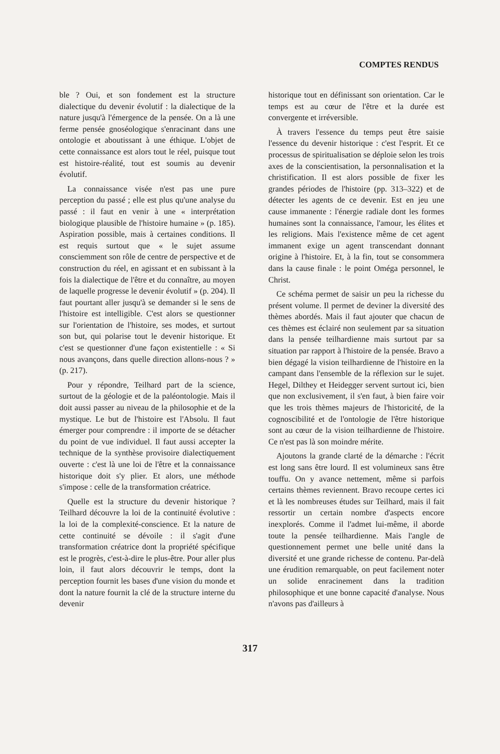COMPTES RENDUS
ble ? Oui, et son fondement est la structure dialectique du devenir évolutif : la dialectique de la nature jusqu'à l'émergence de la pensée. On a là une ferme pensée gnoséologique s'enracinant dans une ontologie et aboutissant à une éthique. L'objet de cette connaissance est alors tout le réel, puisque tout est histoire-réalité, tout est soumis au devenir évolutif.
La connaissance visée n'est pas une pure perception du passé ; elle est plus qu'une analyse du passé : il faut en venir à une « interprétation biologique plausible de l'histoire humaine » (p. 185). Aspiration possible, mais à certaines conditions. Il est requis surtout que « le sujet assume consciemment son rôle de centre de perspective et de construction du réel, en agissant et en subissant à la fois la dialectique de l'être et du connaître, au moyen de laquelle progresse le devenir évolutif » (p. 204). Il faut pourtant aller jusqu'à se demander si le sens de l'histoire est intelligible. C'est alors se questionner sur l'orientation de l'histoire, ses modes, et surtout son but, qui polarise tout le devenir historique. Et c'est se questionner d'une façon existentielle : « Si nous avançons, dans quelle direction allons-nous ? » (p. 217).
Pour y répondre, Teilhard part de la science, surtout de la géologie et de la paléontologie. Mais il doit aussi passer au niveau de la philosophie et de la mystique. Le but de l'histoire est l'Absolu. Il faut émerger pour comprendre : il importe de se détacher du point de vue individuel. Il faut aussi accepter la technique de la synthèse provisoire dialectiquement ouverte : c'est là une loi de l'être et la connaissance historique doit s'y plier. Et alors, une méthode s'impose : celle de la transformation créatrice.
Quelle est la structure du devenir historique ? Teilhard découvre la loi de la continuité évolutive : la loi de la complexité-conscience. Et la nature de cette continuité se dévoile : il s'agit d'une transformation créatrice dont la propriété spécifique est le progrès, c'est-à-dire le plus-être. Pour aller plus loin, il faut alors découvrir le temps, dont la perception fournit les bases d'une vision du monde et dont la nature fournit la clé de la structure interne du devenir
historique tout en définissant son orientation. Car le temps est au cœur de l'être et la durée est convergente et irréversible.
À travers l'essence du temps peut être saisie l'essence du devenir historique : c'est l'esprit. Et ce processus de spiritualisation se déploie selon les trois axes de la conscientisation, la personnalisation et la christification. Il est alors possible de fixer les grandes périodes de l'histoire (pp. 313–322) et de détecter les agents de ce devenir. Est en jeu une cause immanente : l'énergie radiale dont les formes humaines sont la connaissance, l'amour, les élites et les religions. Mais l'existence même de cet agent immanent exige un agent transcendant donnant origine à l'histoire. Et, à la fin, tout se consommera dans la cause finale : le point Oméga personnel, le Christ.
Ce schéma permet de saisir un peu la richesse du présent volume. Il permet de deviner la diversité des thèmes abordés. Mais il faut ajouter que chacun de ces thèmes est éclairé non seulement par sa situation dans la pensée teilhardienne mais surtout par sa situation par rapport à l'histoire de la pensée. Bravo a bien dégagé la vision teilhardienne de l'histoire en la campant dans l'ensemble de la réflexion sur le sujet. Hegel, Dilthey et Heidegger servent surtout ici, bien que non exclusivement, il s'en faut, à bien faire voir que les trois thèmes majeurs de l'historicité, de la cognoscibilité et de l'ontologie de l'être historique sont au cœur de la vision teilhardienne de l'histoire. Ce n'est pas là son moindre mérite.
Ajoutons la grande clarté de la démarche : l'écrit est long sans être lourd. Il est volumineux sans être touffu. On y avance nettement, même si parfois certains thèmes reviennent. Bravo recoupe certes ici et là les nombreuses études sur Teilhard, mais il fait ressortir un certain nombre d'aspects encore inexplorés. Comme il l'admet lui-même, il aborde toute la pensée teilhardienne. Mais l'angle de questionnement permet une belle unité dans la diversité et une grande richesse de contenu. Par-delà une érudition remarquable, on peut facilement noter un solide enracinement dans la tradition philosophique et une bonne capacité d'analyse. Nous n'avons pas d'ailleurs à
317